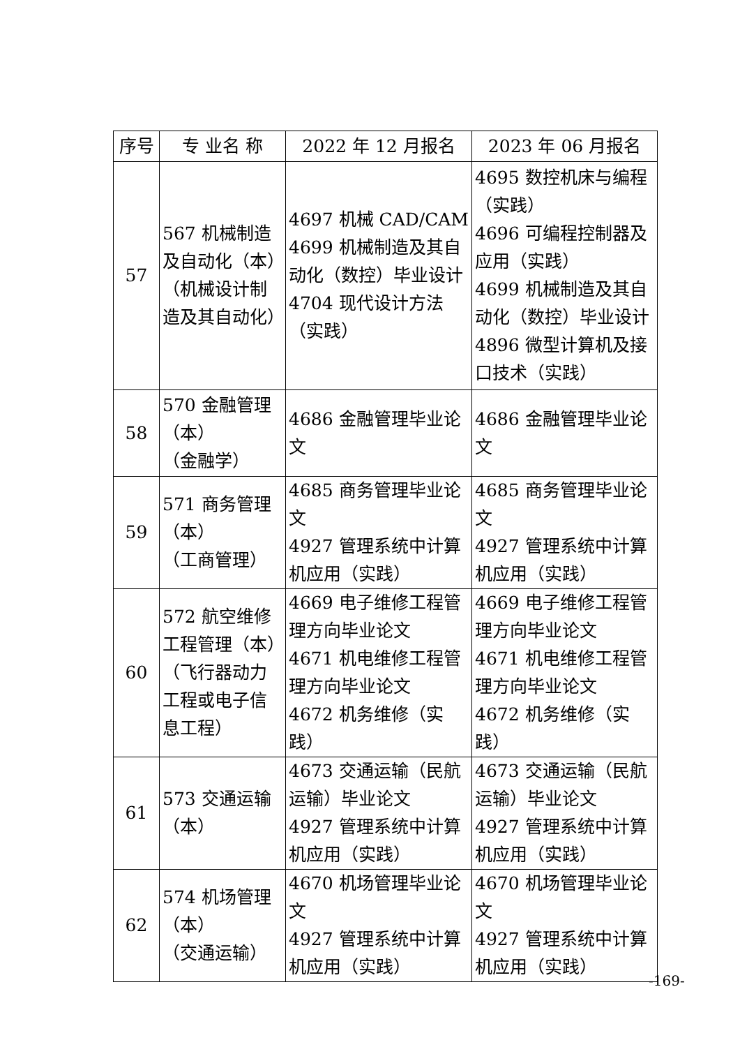| 序号 | 专 业名 称 | 2022 年 12 月报名 | 2023 年 06 月报名 |
| --- | --- | --- | --- |
| 57 | 567 机械制造及自动化（本）（机械设计制造及其自动化） | 4697 机械 CAD/CAM 4699 机械制造及其自动化（数控）毕业设计 4704 现代设计方法（实践） | 4695 数控机床与编程（实践） 4696 可编程控制器及应用（实践） 4699 机械制造及其自动化（数控）毕业设计 4896 微型计算机及接口技术（实践） |
| 58 | 570 金融管理（本） （金融学） | 4686 金融管理毕业论文 | 4686 金融管理毕业论文 |
| 59 | 571 商务管理（本） （工商管理） | 4685 商务管理毕业论文 4927 管理系统中计算机应用（实践） | 4685 商务管理毕业论文 4927 管理系统中计算机应用（实践） |
| 60 | 572 航空维修工程管理（本）（飞行器动力工程或电子信息工程） | 4669 电子维修工程管理方向毕业论文 4671 机电维修工程管理方向毕业论文 4672 机务维修（实践） | 4669 电子维修工程管理方向毕业论文 4671 机电维修工程管理方向毕业论文 4672 机务维修（实践） |
| 61 | 573 交通运输（本） | 4673 交通运输（民航运输）毕业论文 4927 管理系统中计算机应用（实践） | 4673 交通运输（民航运输）毕业论文 4927 管理系统中计算机应用（实践） |
| 62 | 574 机场管理（本） （交通运输） | 4670 机场管理毕业论文 4927 管理系统中计算机应用（实践） | 4670 机场管理毕业论文 4927 管理系统中计算机应用（实践） |
-169-